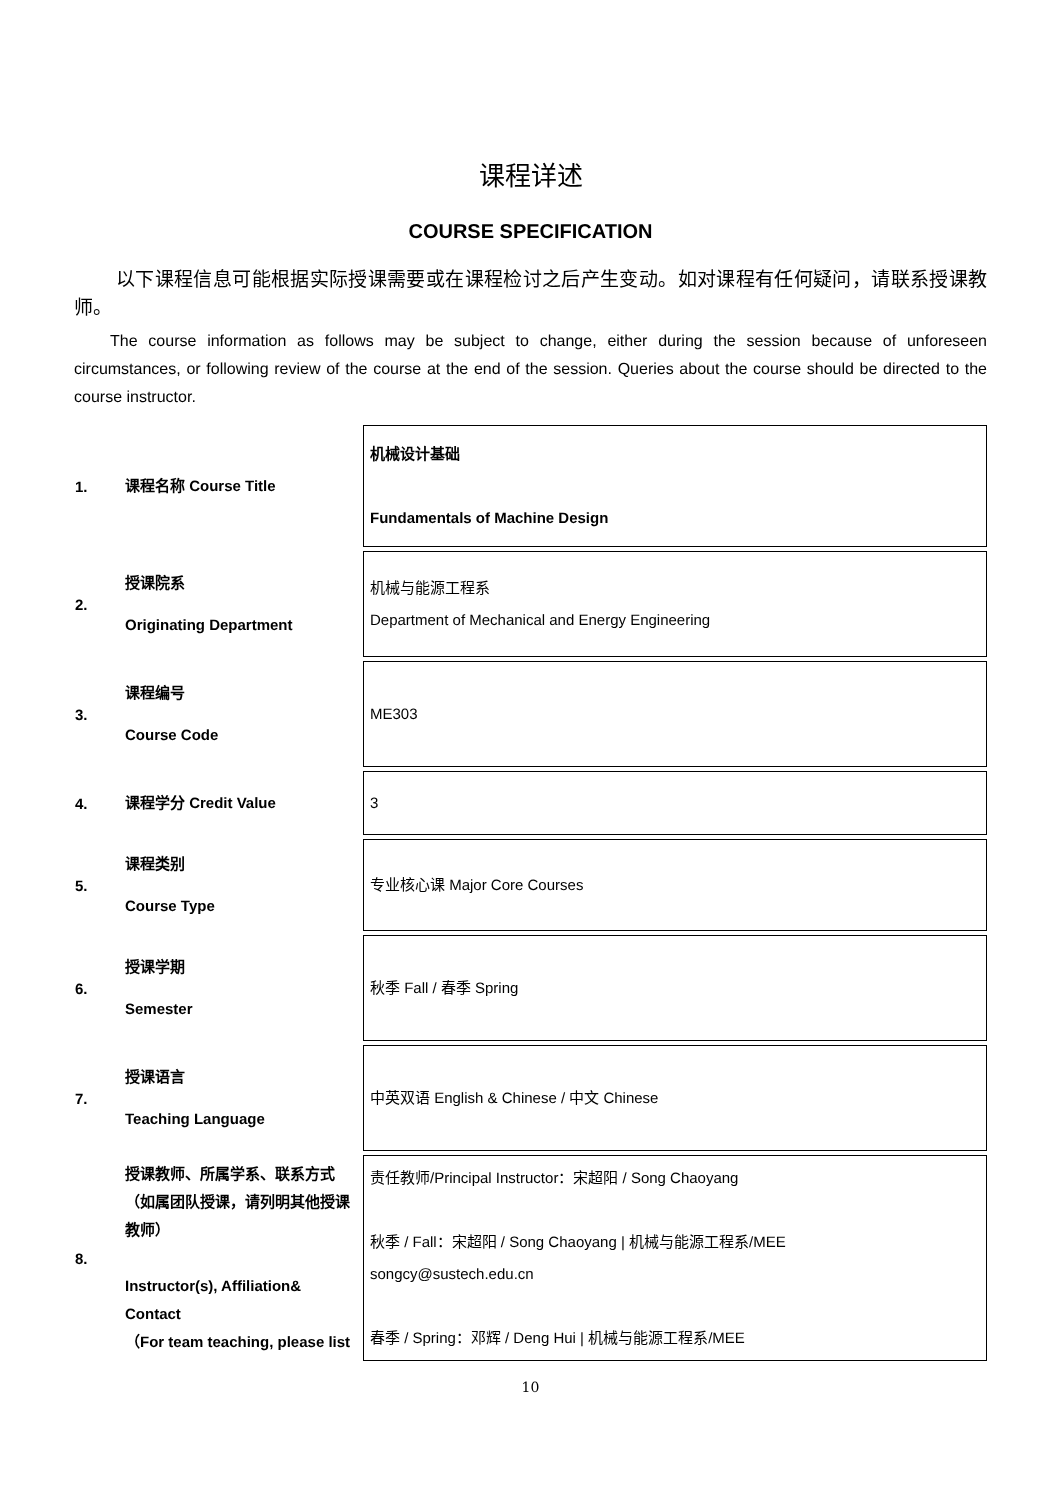课程详述
COURSE SPECIFICATION
以下课程信息可能根据实际授课需要或在课程检讨之后产生变动。如对课程有任何疑问，请联系授课教师。
The course information as follows may be subject to change, either during the session because of unforeseen circumstances, or following review of the course at the end of the session. Queries about the course should be directed to the course instructor.
| 1. | 课程名称 Course Title | 机械设计基础 Fundamentals of Machine Design |
| 2. | 授课院系 Originating Department | 机械与能源工程系 Department of Mechanical and Energy Engineering |
| 3. | 课程编号 Course Code | ME303 |
| 4. | 课程学分 Credit Value | 3 |
| 5. | 课程类别 Course Type | 专业核心课 Major Core Courses |
| 6. | 授课学期 Semester | 秋季 Fall / 春季 Spring |
| 7. | 授课语言 Teaching Language | 中英双语 English & Chinese / 中文 Chinese |
| 8. | 授课教师、所属学系、联系方式（如属团队授课，请列明其他授课教师） Instructor(s), Affiliation& Contact （For team teaching, please list | 责任教师/Principal Instructor：宋超阳 / Song Chaoyang 秋季 / Fall：宋超阳 / Song Chaoyang / 机械与能源工程系/MEE songcy@sustech.edu.cn 春季 / Spring：邓辉 / Deng Hui / 机械与能源工程系/MEE |
10